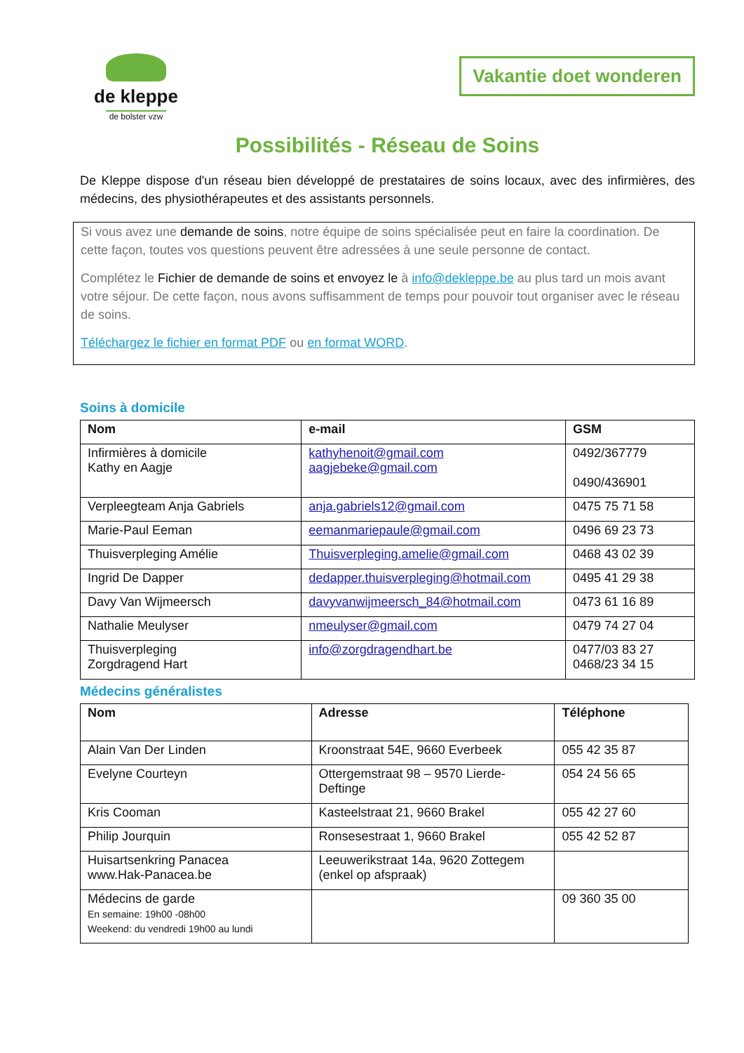de kleppe
de bolster vzw
Vakantie doet wonderen
Possibilités - Réseau de Soins
De Kleppe dispose d'un réseau bien développé de prestataires de soins locaux, avec des infirmières, des médecins, des physiothérapeutes et des assistants personnels.
Si vous avez une demande de soins, notre équipe de soins spécialisée peut en faire la coordination. De cette façon, toutes vos questions peuvent être adressées à une seule personne de contact.
Complétez le Fichier de demande de soins et envoyez le à info@dekleppe.be au plus tard un mois avant votre séjour. De cette façon, nous avons suffisamment de temps pour pouvoir tout organiser avec le réseau de soins.
Téléchargez le fichier en format PDF ou en format WORD.
Soins à domicile
| Nom | e-mail | GSM |
| --- | --- | --- |
| Infirmières à domicile Kathy en Aagje | kathyhenoit@gmail.com aagjebeke@gmail.com | 0492/367779 0490/436901 |
| Verpleegteam Anja Gabriels | anja.gabriels12@gmail.com | 0475 75 71 58 |
| Marie-Paul Eeman | eemanmariepaule@gmail.com | 0496 69 23 73 |
| Thuisverpleging Amélie | Thuisverpleging.amelie@gmail.com | 0468 43 02 39 |
| Ingrid De Dapper | dedapper.thuisverpleging@hotmail.com | 0495 41 29 38 |
| Davy Van Wijmeersch | davyvanwijmeersch_84@hotmail.com | 0473 61 16 89 |
| Nathalie Meulyser | nmeulyser@gmail.com | 0479 74 27 04 |
| Thuisverpleging Zorgdragend Hart | info@zorgdragendhart.be | 0477/03 83 27 0468/23 34 15 |
Médecins généralistes
| Nom | Adresse | Téléphone |
| --- | --- | --- |
| Alain Van Der Linden | Kroonstraat 54E, 9660 Everbeek | 055 42 35 87 |
| Evelyne Courteyn | Ottergemstraat 98 – 9570 Lierde-Deftinge | 054 24 56 65 |
| Kris Cooman | Kasteelstraat 21, 9660 Brakel | 055 42 27 60 |
| Philip Jourquin | Ronsesestraat 1, 9660 Brakel | 055 42 52 87 |
| Huisartsenkring Panacea www.Hak-Panacea.be | Leeuwerikstraat 14a, 9620 Zottegem (enkel op afspraak) | |
| Médecins de garde En semaine: 19h00 -08h00 Weekend: du vendredi 19h00 au lundi | | 09 360 35 00 |